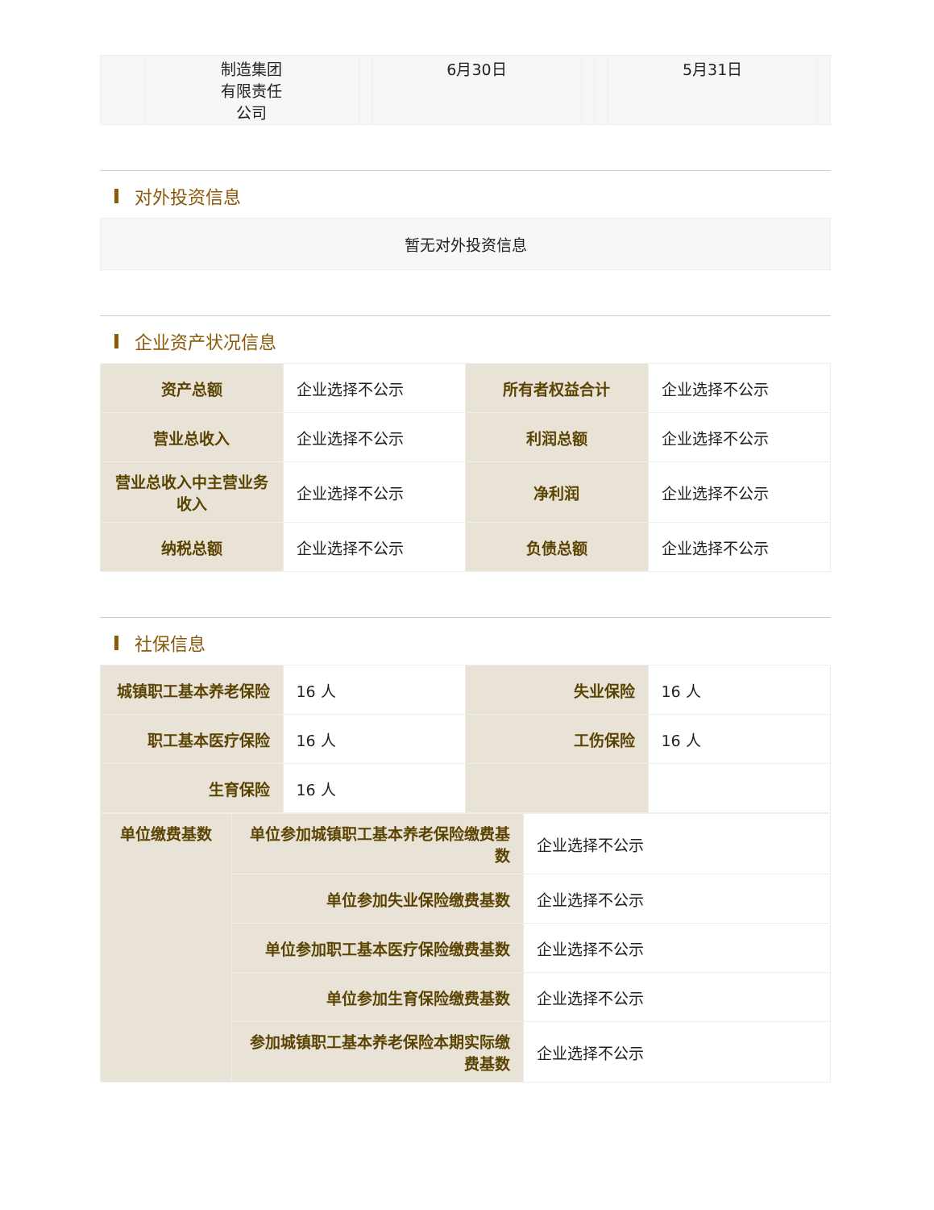| | 制造集团 有限责任 公司 | | 6月30日 | | | 5月31日 | |
对外投资信息
暂无对外投资信息
企业资产状况信息
| 资产总额 | 企业选择不公示 | 所有者权益合计 | 企业选择不公示 |
| 营业总收入 | 企业选择不公示 | 利润总额 | 企业选择不公示 |
| 营业总收入中主营业务收入 | 企业选择不公示 | 净利润 | 企业选择不公示 |
| 纳税总额 | 企业选择不公示 | 负债总额 | 企业选择不公示 |
社保信息
| 城镇职工基本养老保险 | 16 人 | 失业保险 | 16 人 |
| 职工基本医疗保险 | 16 人 | 工伤保险 | 16 人 |
| 生育保险 | 16 人 | | |
| 单位缴费基数 | 单位参加城镇职工基本养老保险缴费基数 | 企业选择不公示 |
| | 单位参加失业保险缴费基数 | 企业选择不公示 |
| | 单位参加职工基本医疗保险缴费基数 | 企业选择不公示 |
| | 单位参加生育保险缴费基数 | 企业选择不公示 |
| | 参加城镇职工基本养老保险本期实际缴费基数 | 企业选择不公示 |